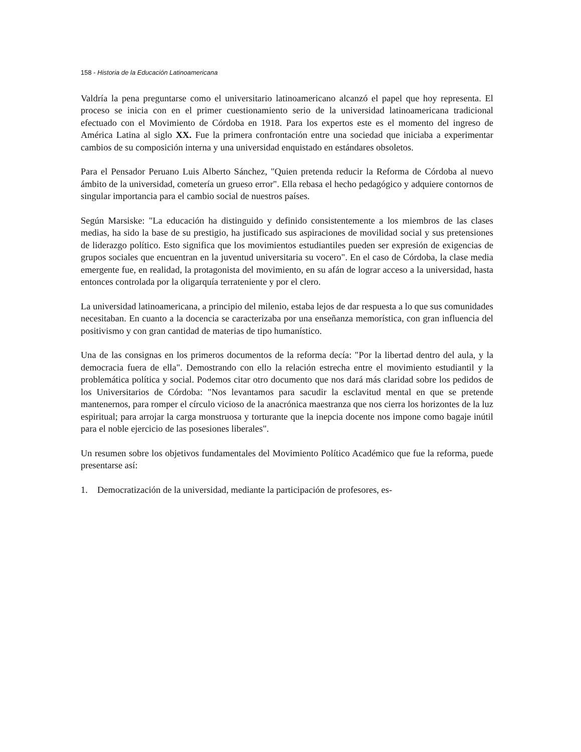158 - Historia de la Educación Latinoamericana
Valdría la pena preguntarse como el universitario latinoamericano alcanzó el papel que hoy representa. El proceso se inicia con en el primer cuestionamiento serio de la universidad latinoamericana tradicional efectuado con el Movimiento de Córdoba en 1918. Para los expertos este es el momento del ingreso de América Latina al siglo XX. Fue la primera confrontación entre una sociedad que iniciaba a experimentar cambios de su composición interna y una universidad enquistado en estándares obsoletos.
Para el Pensador Peruano Luis Alberto Sánchez, "Quien pretenda reducir la Reforma de Córdoba al nuevo ámbito de la universidad, cometería un grueso error". Ella rebasa el hecho pedagógico y adquiere contornos de singular importancia para el cambio social de nuestros países.
Según Marsiske: "La educación ha distinguido y definido consistentemente a los miembros de las clases medias, ha sido la base de su prestigio, ha justificado sus aspiraciones de movilidad social y sus pretensiones de liderazgo político. Esto significa que los movimientos estudiantiles pueden ser expresión de exigencias de grupos sociales que encuentran en la juventud universitaria su vocero". En el caso de Córdoba, la clase media emergente fue, en realidad, la protagonista del movimiento, en su afán de lograr acceso a la universidad, hasta entonces controlada por la oligarquía terrateniente y por el clero.
La universidad latinoamericana, a principio del milenio, estaba lejos de dar respuesta a lo que sus comunidades necesitaban. En cuanto a la docencia se caracterizaba por una enseñanza memorística, con gran influencia del positivismo y con gran cantidad de materias de tipo humanístico.
Una de las consignas en los primeros documentos de la reforma decía: "Por la libertad dentro del aula, y la democracia fuera de ella". Demostrando con ello la relación estrecha entre el movimiento estudiantil y la problemática política y social. Podemos citar otro documento que nos dará más claridad sobre los pedidos de los Universitarios de Córdoba: "Nos levantamos para sacudir la esclavitud mental en que se pretende mantenernos, para romper el círculo vicioso de la anacrónica maestranza que nos cierra los horizontes de la luz espiritual; para arrojar la carga monstruosa y torturante que la inepcia docente nos impone como bagaje inútil para el noble ejercicio de las posesiones liberales".
Un resumen sobre los objetivos fundamentales del Movimiento Político Académico que fue la reforma, puede presentarse así:
1. Democratización de la universidad, mediante la participación de profesores, es-